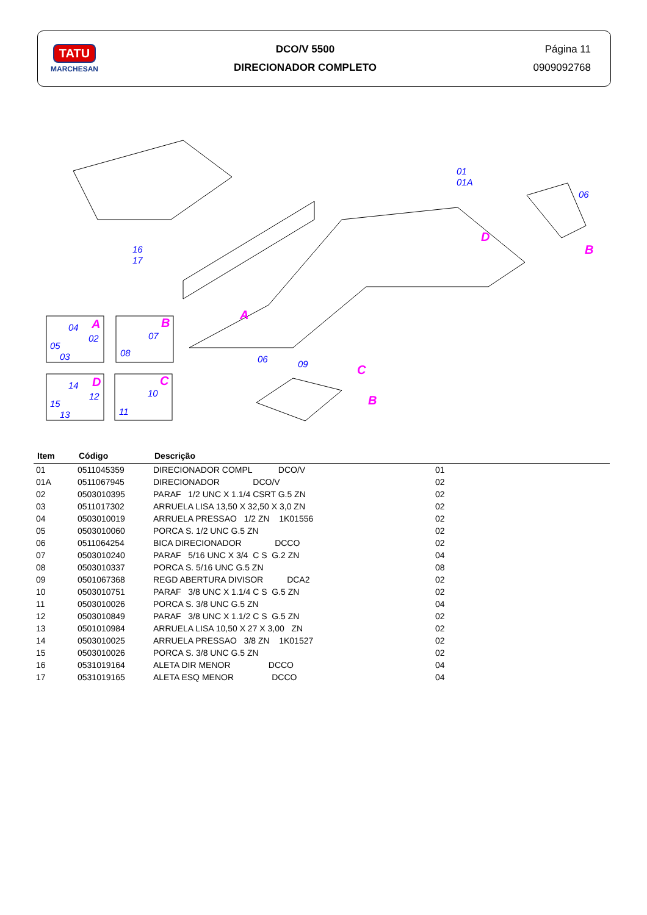TATU
MARCHESAN
DCO/V 5500
DIRECIONADOR COMPLETO
Página 11
0909092768
16
17
01
01A
06
D
B
A
06 09 C
B
04 A
02
05
03
B
07
08
14 D
12
15
13
C
10
11
| Item | Código | Descrição | |
| --- | --- | --- | --- |
| 01 | 0511045359 | DIRECIONADOR COMPL DCO/V | 01 |
| 01A | 0511067945 | DIRECIONADOR DCO/V | 02 |
| 02 | 0503010395 | PARAF 1/2 UNC X 1.1/4 CSRT G.5 ZN | 02 |
| 03 | 0511017302 | ARRUELA LISA 13,50 X 32,50 X 3,0 ZN | 02 |
| 04 | 0503010019 | ARRUELA PRESSAO 1/2 ZN 1K01556 | 02 |
| 05 | 0503010060 | PORCA S. 1/2 UNC G.5 ZN | 02 |
| 06 | 0511064254 | BICA DIRECIONADOR DCCO | 02 |
| 07 | 0503010240 | PARAF 5/16 UNC X 3/4 C S G.2 ZN | 04 |
| 08 | 0503010337 | PORCA S. 5/16 UNC G.5 ZN | 08 |
| 09 | 0501067368 | REGD ABERTURA DIVISOR DCA2 | 02 |
| 10 | 0503010751 | PARAF 3/8 UNC X 1.1/4 C S G.5 ZN | 02 |
| 11 | 0503010026 | PORCA S. 3/8 UNC G.5 ZN | 04 |
| 12 | 0503010849 | PARAF 3/8 UNC X 1.1/2 C S G.5 ZN | 02 |
| 13 | 0501010984 | ARRUELA LISA 10,50 X 27 X 3,00 ZN | 02 |
| 14 | 0503010025 | ARRUELA PRESSAO 3/8 ZN 1K01527 | 02 |
| 15 | 0503010026 | PORCA S. 3/8 UNC G.5 ZN | 02 |
| 16 | 0531019164 | ALETA DIR MENOR DCCO | 04 |
| 17 | 0531019165 | ALETA ESQ MENOR DCCO | 04 |